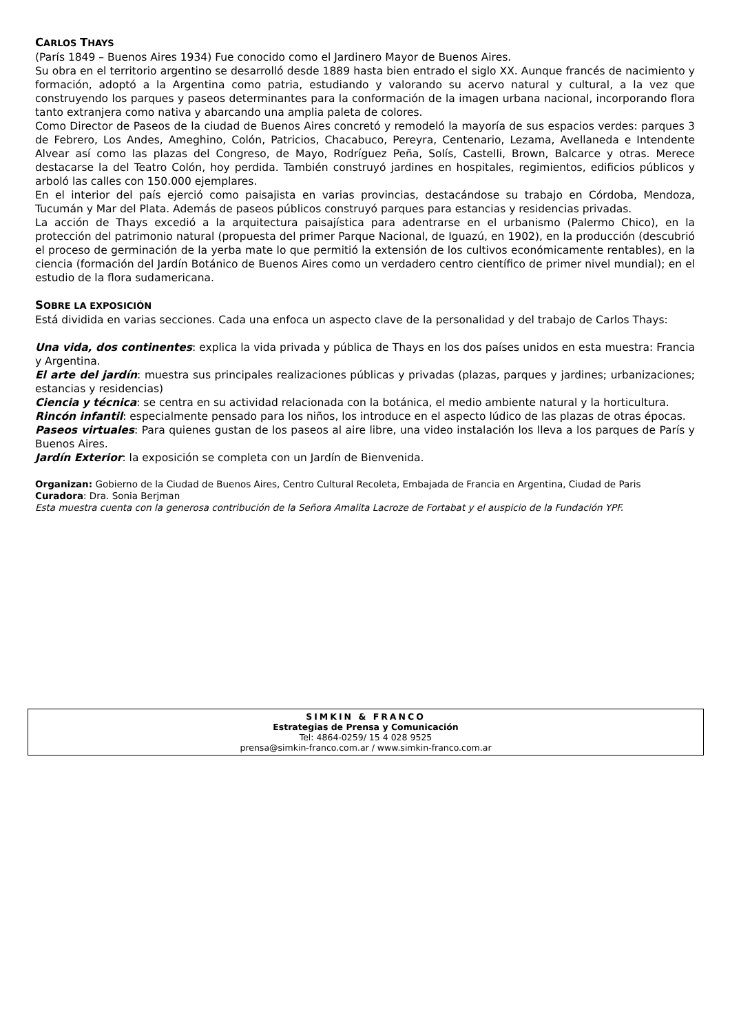CARLOS THAYS
(París 1849 – Buenos Aires 1934) Fue conocido como el Jardinero Mayor de Buenos Aires.
Su obra en el territorio argentino se desarrolló desde 1889 hasta bien entrado el siglo XX. Aunque francés de nacimiento y formación, adoptó a la Argentina como patria, estudiando y valorando su acervo natural y cultural, a la vez que construyendo los parques y paseos determinantes para la conformación de la imagen urbana nacional, incorporando flora tanto extranjera como nativa y abarcando una amplia paleta de colores.
Como Director de Paseos de la ciudad de Buenos Aires concretó y remodeló la mayoría de sus espacios verdes: parques 3 de Febrero, Los Andes, Ameghino, Colón, Patricios, Chacabuco, Pereyra, Centenario, Lezama, Avellaneda e Intendente Alvear así como las plazas del Congreso, de Mayo, Rodríguez Peña, Solís, Castelli, Brown, Balcarce y otras. Merece destacarse la del Teatro Colón, hoy perdida. También construyó jardines en hospitales, regimientos, edificios públicos y arboló las calles con 150.000 ejemplares.
En el interior del país ejerció como paisajista en varias provincias, destacándose su trabajo en Córdoba, Mendoza, Tucumán y Mar del Plata. Además de paseos públicos construyó parques para estancias y residencias privadas.
La acción de Thays excedió a la arquitectura paisajística para adentrarse en el urbanismo (Palermo Chico), en la protección del patrimonio natural (propuesta del primer Parque Nacional, de Iguazú, en 1902), en la producción (descubrió el proceso de germinación de la yerba mate lo que permitió la extensión de los cultivos económicamente rentables), en la ciencia (formación del Jardín Botánico de Buenos Aires como un verdadero centro científico de primer nivel mundial); en el estudio de la flora sudamericana.
SOBRE LA EXPOSICIÓN
Está dividida en varias secciones. Cada una enfoca un aspecto clave de la personalidad y del trabajo de Carlos Thays:
Una vida, dos continentes: explica la vida privada y pública de Thays en los dos países unidos en esta muestra: Francia y Argentina.
El arte del jardín: muestra sus principales realizaciones públicas y privadas (plazas, parques y jardines; urbanizaciones; estancias y residencias)
Ciencia y técnica: se centra en su actividad relacionada con la botánica, el medio ambiente natural y la horticultura.
Rincón infantil: especialmente pensado para los niños, los introduce en el aspecto lúdico de las plazas de otras épocas.
Paseos virtuales: Para quienes gustan de los paseos al aire libre, una video instalación los lleva a los parques de París y Buenos Aires.
Jardín Exterior: la exposición se completa con un Jardín de Bienvenida.
Organizan: Gobierno de la Ciudad de Buenos Aires, Centro Cultural Recoleta, Embajada de Francia en Argentina, Ciudad de Paris
Curadora: Dra. Sonia Berjman
Esta muestra cuenta con la generosa contribución de la Señora Amalita Lacroze de Fortabat y el auspicio de la Fundación YPF.
SIMKIN & FRANCO
Estrategias de Prensa y Comunicación
Tel: 4864-0259/ 15 4 028 9525
prensa@simkin-franco.com.ar / www.simkin-franco.com.ar